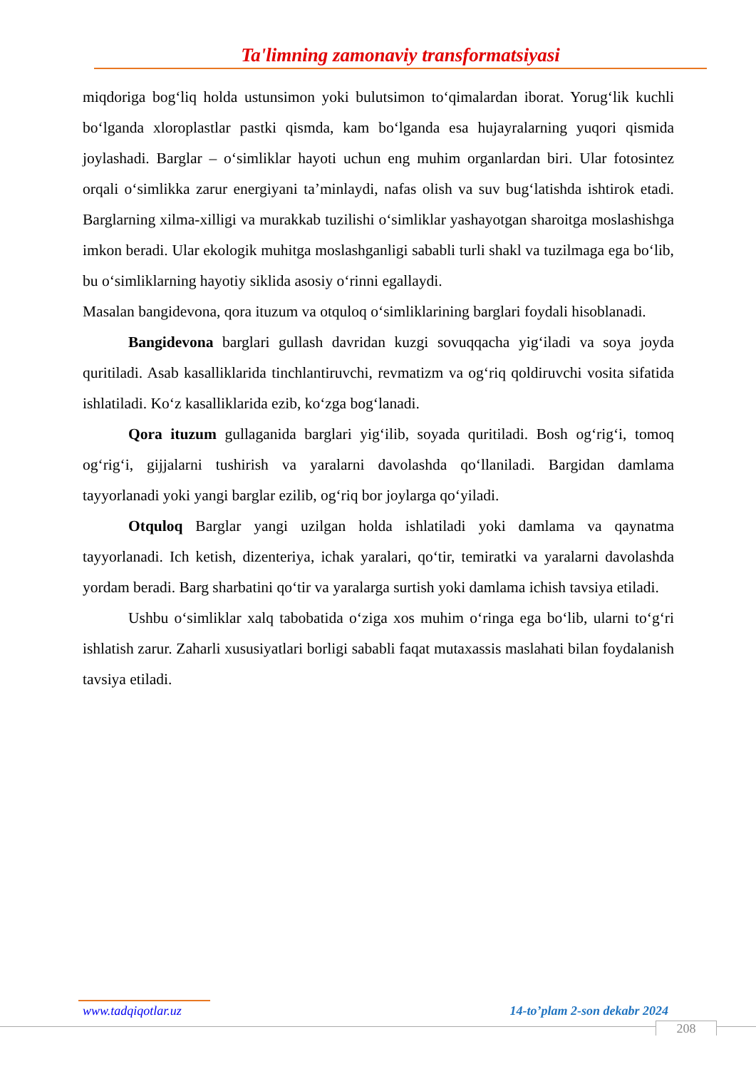Ta'limning zamonaviy transformatsiyasi
miqdoriga bog‘liq holda ustunsimon yoki bulutsimon to‘qimalardan iborat. Yorug‘lik kuchli bo‘lganda xloroplastlar pastki qismda, kam bo‘lganda esa hujayralarning yuqori qismida joylashadi. Barglar – o‘simliklar hayoti uchun eng muhim organlardan biri. Ular fotosintez orqali o‘simlikka zarur energiyani ta’minlaydi, nafas olish va suv bug‘latishda ishtirok etadi. Barglarning xilma-xilligi va murakkab tuzilishi o‘simliklar yashayotgan sharoitga moslashishga imkon beradi. Ular ekologik muhitga moslashganligi sababli turli shakl va tuzilmaga ega bo‘lib, bu o‘simliklarning hayotiy siklida asosiy o‘rinni egallaydi.
Masalan bangidevona, qora ituzum va otquloq o‘simliklarining barglari foydali hisoblanadi.
Bangidevona barglari gullash davridan kuzgi sovuqqacha yig‘iladi va soya joyda quritiladi. Asab kasalliklarida tinchlantiruvchi, revmatizm va og‘riq qoldiruvchi vosita sifatida ishlatiladi. Ko‘z kasalliklarida ezib, ko‘zga bog‘lanadi.
Qora ituzum gullaganida barglari yig‘ilib, soyada quritiladi. Bosh og‘rig‘i, tomoq og‘rig‘i, gijjalarni tushirish va yaralarni davolashda qo‘llaniladi. Bargidan damlama tayyorlanadi yoki yangi barglar ezilib, og‘riq bor joylarga qo‘yiladi.
Otquloq Barglar yangi uzilgan holda ishlatiladi yoki damlama va qaynatma tayyorlanadi. Ich ketish, dizenteriya, ichak yaralari, qo‘tir, temiratki va yaralarni davolashda yordam beradi. Barg sharbatini qo‘tir va yaralarga surtish yoki damlama ichish tavsiya etiladi.
Ushbu o‘simliklar xalq tabobatida o‘ziga xos muhim o‘ringa ega bo‘lib, ularni to‘g‘ri ishlatish zarur. Zaharli xususiyatlari borligi sababli faqat mutaxassis maslahati bilan foydalanish tavsiya etiladi.
www.tadqiqotlar.uz 14-to’plam 2-son dekabr 2024
208